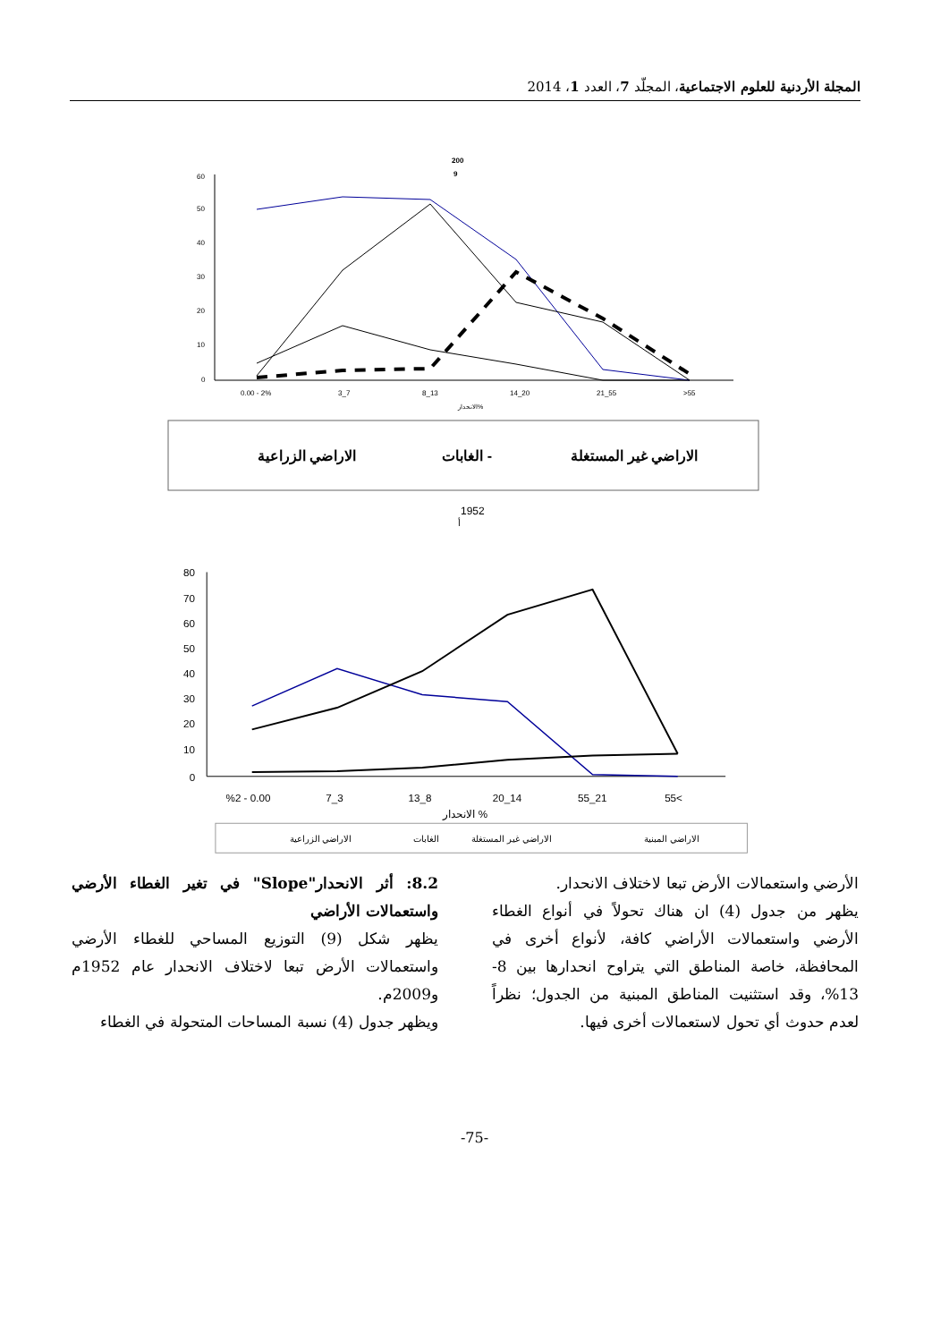المجلة الأردنية للعلوم الاجتماعية، المجلّد 7، العدد 1، 2014
200
9
60
50
40
30
20
10
0
0.00 - 2%
3_7
8_13
14_20
21_55
>55
الانحدار%
الاراضي غير المستغلة
الغابات -
الاراضي الزراعية
1952
أ
80
70
60
50
40
30
20
10
0
%2 - 0.00
7_3
13_8
20_14
55_21
55<
الانحدار %
الاراضي المبنية
الاراضي غير المستغلة
الغابات
الاراضي الزراعية
8.2: أثر الانحدار"Slope" في تغير الغطاء الأرضي واستعمالات الأراضي
يظهر شكل (9) التوزيع المساحي للغطاء الأرضي واستعمالات الأرض تبعا لاختلاف الانحدار عام 1952م و2009م.
ويظهر جدول (4) نسبة المساحات المتحولة في الغطاء
الأرضي واستعمالات الأرض تبعا لاختلاف الانحدار.
يظهر من جدول (4) ان هناك تحولاً في أنواع الغطاء الأرضي واستعمالات الأراضي كافة، لأنواع أخرى في المحافظة، خاصة المناطق التي يتراوح انحدارها بين 8-13%، وقد استثنيت المناطق المبنية من الجدول؛ نظراً لعدم حدوث أي تحول لاستعمالات أخرى فيها.
-75-